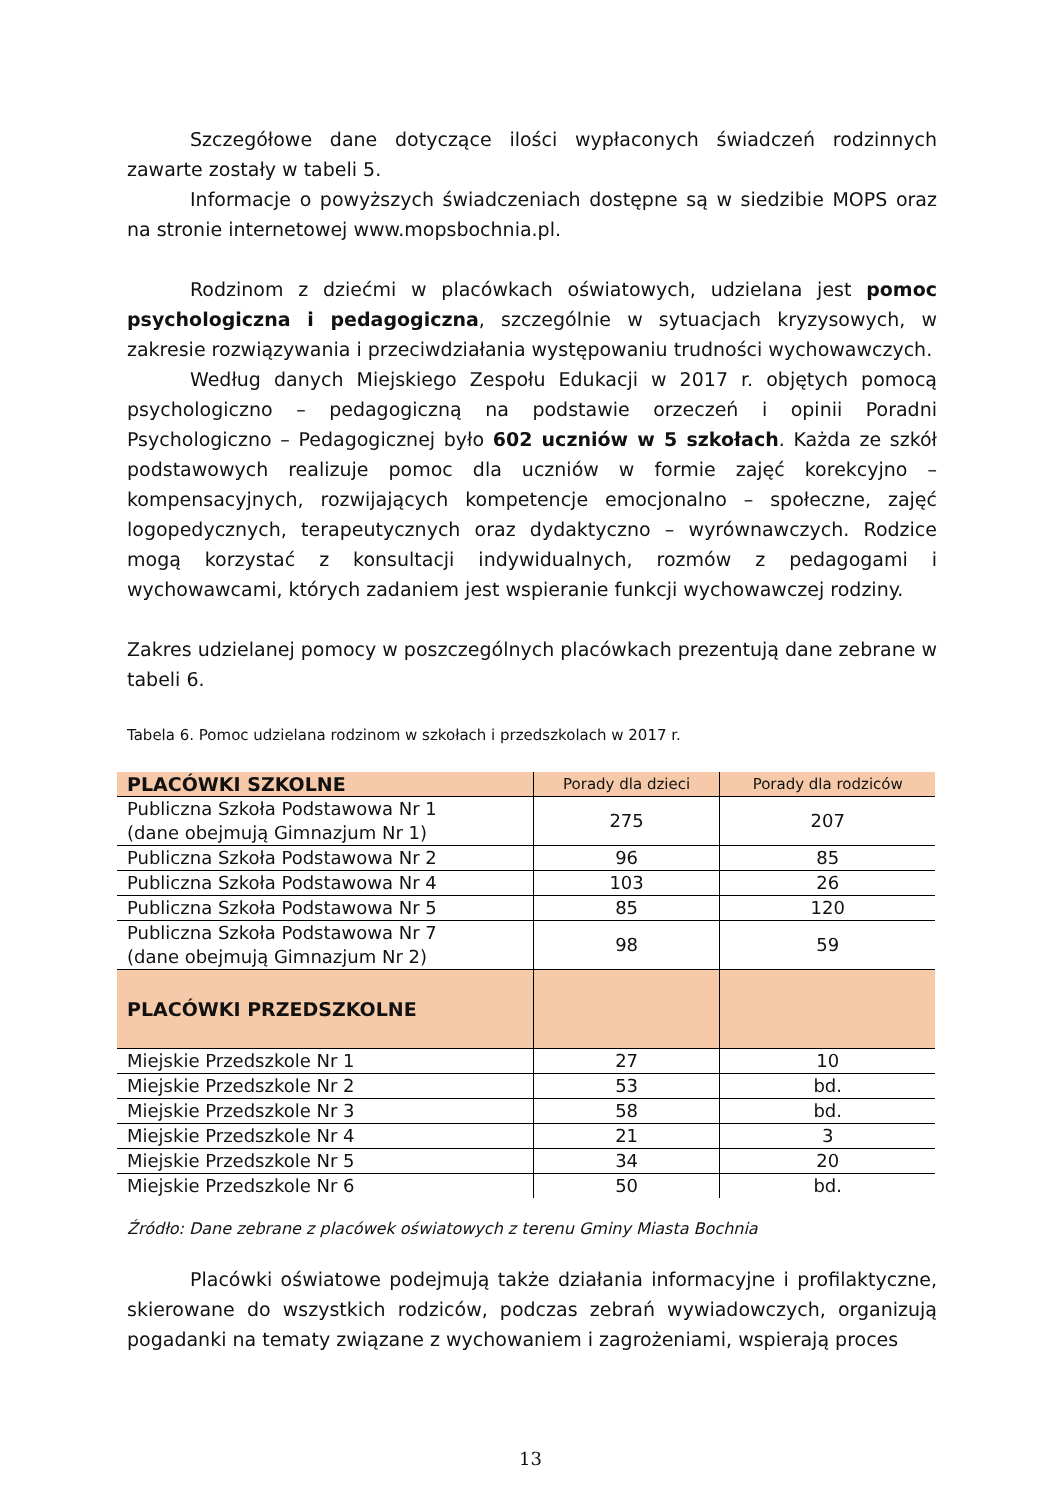Szczegółowe dane dotyczące ilości wypłaconych świadczeń rodzinnych zawarte zostały w tabeli 5.
Informacje o powyższych świadczeniach dostępne są w siedzibie MOPS oraz na stronie internetowej www.mopsbochnia.pl.
Rodzinom z dziećmi w placówkach oświatowych, udzielana jest pomoc psychologiczna i pedagogiczna, szczególnie w sytuacjach kryzysowych, w zakresie rozwiązywania i przeciwdziałania występowaniu trudności wychowawczych.
Według danych Miejskiego Zespołu Edukacji w 2017 r. objętych pomocą psychologiczno – pedagogiczną na podstawie orzeczeń i opinii Poradni Psychologiczno – Pedagogicznej było 602 uczniów w 5 szkołach. Każda ze szkół podstawowych realizuje pomoc dla uczniów w formie zajęć korekcyjno – kompensacyjnych, rozwijających kompetencje emocjonalno – społeczne, zajęć logopedycznych, terapeutycznych oraz dydaktyczno – wyrównawczych. Rodzice mogą korzystać z konsultacji indywidualnych, rozmów z pedagogami i wychowawcami, których zadaniem jest wspieranie funkcji wychowawczej rodziny.
Zakres udzielanej pomocy w poszczególnych placówkach prezentują dane zebrane w tabeli 6.
Tabela 6. Pomoc udzielana rodzinom w szkołach i przedszkolach w 2017 r.
| PLACÓWKI SZKOLNE | Porady dla dzieci | Porady dla rodziców |
| --- | --- | --- |
| Publiczna Szkoła Podstawowa Nr 1 (dane obejmują Gimnazjum Nr 1) | 275 | 207 |
| Publiczna Szkoła Podstawowa Nr 2 | 96 | 85 |
| Publiczna Szkoła Podstawowa Nr 4 | 103 | 26 |
| Publiczna Szkoła Podstawowa Nr 5 | 85 | 120 |
| Publiczna Szkoła Podstawowa Nr 7 (dane obejmują Gimnazjum Nr 2) | 98 | 59 |
| PLACÓWKI PRZEDSZKOLNE | | |
| Miejskie Przedszkole Nr 1 | 27 | 10 |
| Miejskie Przedszkole Nr 2 | 53 | bd. |
| Miejskie Przedszkole Nr 3 | 58 | bd. |
| Miejskie Przedszkole Nr 4 | 21 | 3 |
| Miejskie Przedszkole Nr 5 | 34 | 20 |
| Miejskie Przedszkole Nr 6 | 50 | bd. |
Źródło: Dane zebrane z placówek oświatowych z terenu Gminy Miasta Bochnia
Placówki oświatowe podejmują także działania informacyjne i profilaktyczne, skierowane do wszystkich rodziców, podczas zebrań wywiadowczych, organizują pogadanki na tematy związane z wychowaniem i zagrożeniami, wspierają proces
13